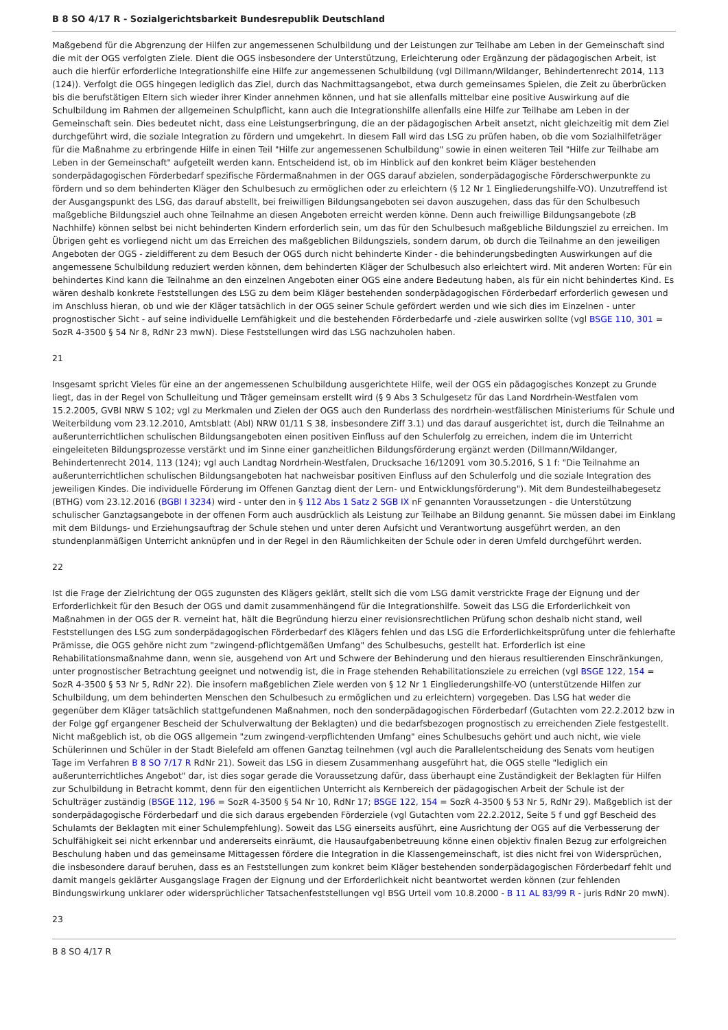B 8 SO 4/17 R - Sozialgerichtsbarkeit Bundesrepublik Deutschland
Maßgebend für die Abgrenzung der Hilfen zur angemessenen Schulbildung und der Leistungen zur Teilhabe am Leben in der Gemeinschaft sind die mit der OGS verfolgten Ziele. Dient die OGS insbesondere der Unterstützung, Erleichterung oder Ergänzung der pädagogischen Arbeit, ist auch die hierfür erforderliche Integrationshilfe eine Hilfe zur angemessenen Schulbildung (vgl Dillmann/Wildanger, Behindertenrecht 2014, 113 (124)). Verfolgt die OGS hingegen lediglich das Ziel, durch das Nachmittagsangebot, etwa durch gemeinsames Spielen, die Zeit zu überbrücken bis die berufstätigen Eltern sich wieder ihrer Kinder annehmen können, und hat sie allenfalls mittelbar eine positive Auswirkung auf die Schulbildung im Rahmen der allgemeinen Schulpflicht, kann auch die Integrationshilfe allenfalls eine Hilfe zur Teilhabe am Leben in der Gemeinschaft sein. Dies bedeutet nicht, dass eine Leistungserbringung, die an der pädagogischen Arbeit ansetzt, nicht gleichzeitig mit dem Ziel durchgeführt wird, die soziale Integration zu fördern und umgekehrt. In diesem Fall wird das LSG zu prüfen haben, ob die vom Sozialhilfeträger für die Maßnahme zu erbringende Hilfe in einen Teil "Hilfe zur angemessenen Schulbildung" sowie in einen weiteren Teil "Hilfe zur Teilhabe am Leben in der Gemeinschaft" aufgeteilt werden kann. Entscheidend ist, ob im Hinblick auf den konkret beim Kläger bestehenden sonderpädagogischen Förderbedarf spezifische Fördermaßnahmen in der OGS darauf abzielen, sonderpädagogische Förderschwerpunkte zu fördern und so dem behinderten Kläger den Schulbesuch zu ermöglichen oder zu erleichtern (§ 12 Nr 1 Eingliederungshilfe-VO). Unzutreffend ist der Ausgangspunkt des LSG, das darauf abstellt, bei freiwilligen Bildungsangeboten sei davon auszugehen, dass das für den Schulbesuch maßgebliche Bildungsziel auch ohne Teilnahme an diesen Angeboten erreicht werden könne. Denn auch freiwillige Bildungsangebote (zB Nachhilfe) können selbst bei nicht behinderten Kindern erforderlich sein, um das für den Schulbesuch maßgebliche Bildungsziel zu erreichen. Im Übrigen geht es vorliegend nicht um das Erreichen des maßgeblichen Bildungsziels, sondern darum, ob durch die Teilnahme an den jeweiligen Angeboten der OGS - zieldifferent zu dem Besuch der OGS durch nicht behinderte Kinder - die behinderungsbedingten Auswirkungen auf die angemessene Schulbildung reduziert werden können, dem behinderten Kläger der Schulbesuch also erleichtert wird. Mit anderen Worten: Für ein behindertes Kind kann die Teilnahme an den einzelnen Angeboten einer OGS eine andere Bedeutung haben, als für ein nicht behindertes Kind. Es wären deshalb konkrete Feststellungen des LSG zu dem beim Kläger bestehenden sonderpädagogischen Förderbedarf erforderlich gewesen und im Anschluss hieran, ob und wie der Kläger tatsächlich in der OGS seiner Schule gefördert werden und wie sich dies im Einzelnen - unter prognostischer Sicht - auf seine individuelle Lernfähigkeit und die bestehenden Förderbedarfe und -ziele auswirken sollte (vgl BSGE 110, 301 = SozR 4-3500 § 54 Nr 8, RdNr 23 mwN). Diese Feststellungen wird das LSG nachzuholen haben.
21
Insgesamt spricht Vieles für eine an der angemessenen Schulbildung ausgerichtete Hilfe, weil der OGS ein pädagogisches Konzept zu Grunde liegt, das in der Regel von Schulleitung und Träger gemeinsam erstellt wird (§ 9 Abs 3 Schulgesetz für das Land Nordrhein-Westfalen vom 15.2.2005, GVBl NRW S 102; vgl zu Merkmalen und Zielen der OGS auch den Runderlass des nordrhein-westfälischen Ministeriums für Schule und Weiterbildung vom 23.12.2010, Amtsblatt (Abl) NRW 01/11 S 38, insbesondere Ziff 3.1) und das darauf ausgerichtet ist, durch die Teilnahme an außerunterrichtlichen schulischen Bildungsangeboten einen positiven Einfluss auf den Schulerfolg zu erreichen, indem die im Unterricht eingeleiteten Bildungsprozesse verstärkt und im Sinne einer ganzheitlichen Bildungsförderung ergänzt werden (Dillmann/Wildanger, Behindertenrecht 2014, 113 (124); vgl auch Landtag Nordrhein-Westfalen, Drucksache 16/12091 vom 30.5.2016, S 1 f: "Die Teilnahme an außerunterrichtlichen schulischen Bildungsangeboten hat nachweisbar positiven Einfluss auf den Schulerfolg und die soziale Integration des jeweiligen Kindes. Die individuelle Förderung im Offenen Ganztag dient der Lern- und Entwicklungsförderung"). Mit dem Bundesteilhabegesetz (BTHG) vom 23.12.2016 (BGBl I 3234) wird - unter den in § 112 Abs 1 Satz 2 SGB IX nF genannten Voraussetzungen - die Unterstützung schulischer Ganztagsangebote in der offenen Form auch ausdrücklich als Leistung zur Teilhabe an Bildung genannt. Sie müssen dabei im Einklang mit dem Bildungs- und Erziehungsauftrag der Schule stehen und unter deren Aufsicht und Verantwortung ausgeführt werden, an den stundenplanmäßigen Unterricht anknüpfen und in der Regel in den Räumlichkeiten der Schule oder in deren Umfeld durchgeführt werden.
22
Ist die Frage der Zielrichtung der OGS zugunsten des Klägers geklärt, stellt sich die vom LSG damit verstrickte Frage der Eignung und der Erforderlichkeit für den Besuch der OGS und damit zusammenhängend für die Integrationshilfe. Soweit das LSG die Erforderlichkeit von Maßnahmen in der OGS der R. verneint hat, hält die Begründung hierzu einer revisionsrechtlichen Prüfung schon deshalb nicht stand, weil Feststellungen des LSG zum sonderpädagogischen Förderbedarf des Klägers fehlen und das LSG die Erforderlichkeitsprüfung unter die fehlerhafte Prämisse, die OGS gehöre nicht zum "zwingend-pflichtgemäßen Umfang" des Schulbesuchs, gestellt hat. Erforderlich ist eine Rehabilitationsmaßnahme dann, wenn sie, ausgehend von Art und Schwere der Behinderung und den hieraus resultierenden Einschränkungen, unter prognostischer Betrachtung geeignet und notwendig ist, die in Frage stehenden Rehabilitationsziele zu erreichen (vgl BSGE 122, 154 = SozR 4-3500 § 53 Nr 5, RdNr 22). Die insofern maßgeblichen Ziele werden von § 12 Nr 1 Eingliederungshilfe-VO (unterstützende Hilfen zur Schulbildung, um dem behinderten Menschen den Schulbesuch zu ermöglichen und zu erleichtern) vorgegeben. Das LSG hat weder die gegenüber dem Kläger tatsächlich stattgefundenen Maßnahmen, noch den sonderpädagogischen Förderbedarf (Gutachten vom 22.2.2012 bzw in der Folge ggf ergangener Bescheid der Schulverwaltung der Beklagten) und die bedarfsbezogen prognostisch zu erreichenden Ziele festgestellt. Nicht maßgeblich ist, ob die OGS allgemein "zum zwingend-verpflichtenden Umfang" eines Schulbesuchs gehört und auch nicht, wie viele Schülerinnen und Schüler in der Stadt Bielefeld am offenen Ganztag teilnehmen (vgl auch die Parallelentscheidung des Senats vom heutigen Tage im Verfahren B 8 SO 7/17 R RdNr 21). Soweit das LSG in diesem Zusammenhang ausgeführt hat, die OGS stelle "lediglich ein außerunterrichtliches Angebot" dar, ist dies sogar gerade die Voraussetzung dafür, dass überhaupt eine Zuständigkeit der Beklagten für Hilfen zur Schulbildung in Betracht kommt, denn für den eigentlichen Unterricht als Kernbereich der pädagogischen Arbeit der Schule ist der Schulträger zuständig (BSGE 112, 196 = SozR 4-3500 § 54 Nr 10, RdNr 17; BSGE 122, 154 = SozR 4-3500 § 53 Nr 5, RdNr 29). Maßgeblich ist der sonderpädagogische Förderbedarf und die sich daraus ergebenden Förderziele (vgl Gutachten vom 22.2.2012, Seite 5 f und ggf Bescheid des Schulamts der Beklagten mit einer Schulempfehlung). Soweit das LSG einerseits ausführt, eine Ausrichtung der OGS auf die Verbesserung der Schulfähigkeit sei nicht erkennbar und andererseits einräumt, die Hausaufgabenbetreuung könne einen objektiv finalen Bezug zur erfolgreichen Beschulung haben und das gemeinsame Mittagessen fördere die Integration in die Klassengemeinschaft, ist dies nicht frei von Widersprüchen, die insbesondere darauf beruhen, dass es an Feststellungen zum konkret beim Kläger bestehenden sonderpädagogischen Förderbedarf fehlt und damit mangels geklärter Ausgangslage Fragen der Eignung und der Erforderlichkeit nicht beantwortet werden können (zur fehlenden Bindungswirkung unklarer oder widersprüchlicher Tatsachenfeststellungen vgl BSG Urteil vom 10.8.2000 - B 11 AL 83/99 R - juris RdNr 20 mwN).
23
B 8 SO 4/17 R